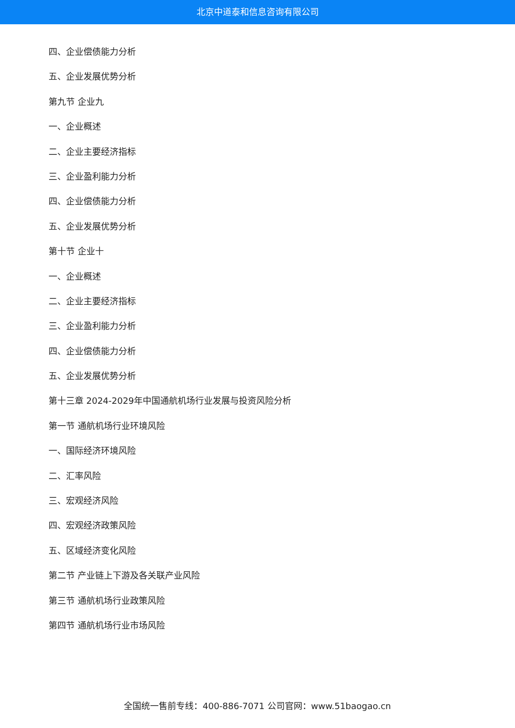北京中道泰和信息咨询有限公司
四、企业偿债能力分析
五、企业发展优势分析
第九节 企业九
一、企业概述
二、企业主要经济指标
三、企业盈利能力分析
四、企业偿债能力分析
五、企业发展优势分析
第十节 企业十
一、企业概述
二、企业主要经济指标
三、企业盈利能力分析
四、企业偿债能力分析
五、企业发展优势分析
第十三章 2024-2029年中国通航机场行业发展与投资风险分析
第一节 通航机场行业环境风险
一、国际经济环境风险
二、汇率风险
三、宏观经济风险
四、宏观经济政策风险
五、区域经济变化风险
第二节 产业链上下游及各关联产业风险
第三节 通航机场行业政策风险
第四节 通航机场行业市场风险
全国统一售前专线：400-886-7071 公司官网：www.51baogao.cn